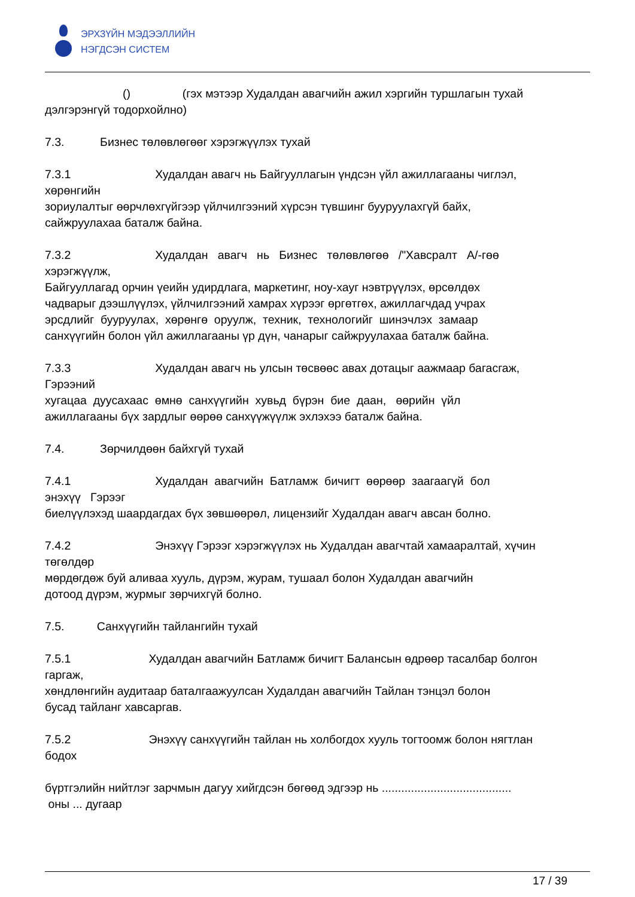ЭРХЗҮЙН МЭДЭЭЛЛИЙН
НЭГДСЭН СИСТЕМ
() (гэх мэтээр Худалдан авагчийн ажил хэргийн туршлагын тухай
дэлгэрэнгүй тодорхойлно)
7.3. Бизнес төлөвлөгөөг хэрэгжүүлэх тухай
7.3.1 Худалдан авагч нь Байгууллагын үндсэн үйл ажиллагааны чиглэл,
хөрөнгийн
зориулалтыг өөрчлөхгүйгээр үйлчилгээний хүрсэн түвшинг бууруулахгүй байх,
сайжруулахаа баталж байна.
7.3.2 Худалдан авагч нь Бизнес төлөвлөгөө /"Хавсралт А/-гөө
хэрэгжүүлж,
Байгууллагад орчин үеийн удирдлага, маркетинг, ноу-хауг нэвтрүүлэх, өрсөлдөх
чадварыг дээшлүүлэх, үйлчилгээний хамрах хүрээг өргөтгөх, ажиллагчдад учрах
эрсдлийг бууруулах, хөрөнгө оруулж, техник, технологийг шинэчлэх замаар
санхүүгийн болон үйл ажиллагааны үр дүн, чанарыг сайжруулахаа баталж байна.
7.3.3 Худалдан авагч нь улсын төсвөөс авах дотацыг аажмаар багасгаж,
Гэрээний
хугацаа дуусахаас өмнө санхүүгийн хувьд бүрэн бие даан, өөрийн үйл
ажиллагааны бүх зардлыг өөрөө санхүүжүүлж эхлэхээ баталж байна.
7.4. Зөрчилдөөн байхгүй тухай
7.4.1 Худалдан авагчийн Батламж бичигт өөрөөр заагаагүй бол
энэхүү Гэрээг
биелүүлэхэд шаардагдах бүх зөвшөөрөл, лицензийг Худалдан авагч авсан болно.
7.4.2 Энэхүү Гэрээг хэрэгжүүлэх нь Худалдан авагчтай хамааралтай, хүчин
төгөлдөр
мөрдөгдөж буй аливаа хууль, дүрэм, журам, тушаал болон Худалдан авагчийн
дотоод дүрэм, журмыг зөрчихгүй болно.
7.5. Санхүүгийн тайлангийн тухай
7.5.1 Худалдан авагчийн Батламж бичигт Балансын өдрөөр тасалбар болгон
гаргаж,
хөндлөнгийн аудитаар баталгаажуулсан Худалдан авагчийн Тайлан тэнцэл болон
бусад тайланг хавсаргав.
7.5.2 Энэхүү санхүүгийн тайлан нь холбогдох хууль тогтоомж болон нягтлан
бодох
бүртгэлийн нийтлэг зарчмын дагуу хийгдсэн бөгөөд эдгээр нь ........................................
оны ... дугаар
17 / 39